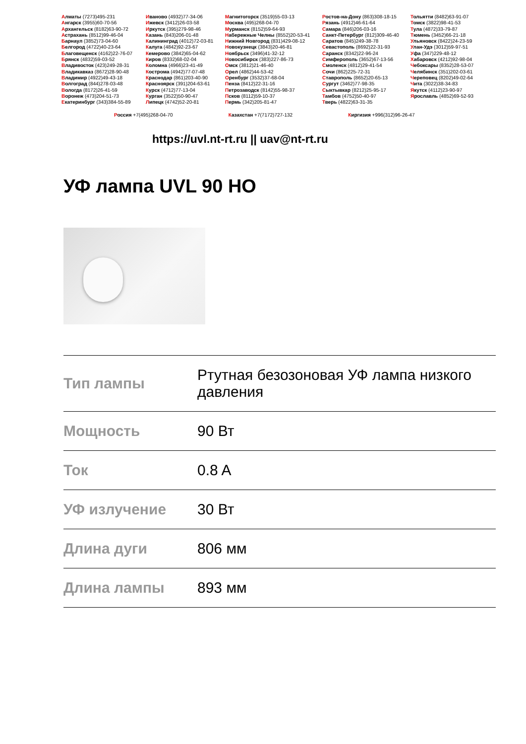Алматы (7273)495-231
Ангарск (3955)60-70-56
Архангельск (8182)63-90-72
Астрахань (8512)99-46-04
Барнаул (3852)73-04-60
Белгород (4722)40-23-64
Благовещенск (4162)22-76-07
Брянск (4832)59-03-52
Владивосток (423)249-28-31
Владикавказ (8672)28-90-48
Владимир (4922)49-43-18
Волгоград (844)278-03-48
Вологда (8172)26-41-59
Воронеж (473)204-51-73
Екатеринбург (343)384-55-89
Иваново (4932)77-34-06
Ижевск (3412)26-03-58
Иркутск (395)279-98-46
Казань (843)206-01-48
Калининград (4012)72-03-81
Калуга (4842)92-23-67
Кемерово (3842)65-04-62
Киров (8332)68-02-04
Коломна (4966)23-41-49
Кострома (4942)77-07-48
Краснодар (861)203-40-90
Красноярск (391)204-63-61
Курск (4712)77-13-04
Курган (3522)50-90-47
Липецк (4742)52-20-81
Магнитогорск (3519)55-03-13
Москва (495)268-04-70
Мурманск (8152)59-64-93
Набережные Челны (8552)20-53-41
Нижний Новгород (831)429-08-12
Новокузнецк (3843)20-46-81
Ноябрьск (3496)41-32-12
Новосибирск (383)227-86-73
Омск (3812)21-46-40
Орел (4862)44-53-42
Оренбург (3532)37-68-04
Пенза (8412)22-31-16
Петрозаводск (8142)55-98-37
Псков (8112)59-10-37
Пермь (342)205-81-47
Ростов-на-Дону (863)308-18-15
Рязань (4912)46-61-64
Самара (846)206-03-16
Санкт-Петербург (812)309-46-40
Саратов (845)249-38-78
Севастополь (8692)22-31-93
Саранск (8342)22-96-24
Симферополь (3652)67-13-56
Смоленск (4812)29-41-54
Сочи (862)225-72-31
Ставрополь (8652)20-65-13
Сургут (3462)77-98-35
Сыктывкар (8212)25-95-17
Тамбов (4752)50-40-97
Тверь (4822)63-31-35
Тольятти (8482)63-91-07
Томск (3822)98-41-53
Тула (4872)33-79-87
Тюмень (3452)66-21-18
Ульяновск (8422)24-23-59
Улан-Удэ (3012)59-97-51
Уфа (347)229-48-12
Хабаровск (4212)92-98-04
Чебоксары (8352)28-53-07
Челябинск (351)202-03-61
Череповец (8202)49-02-64
Чита (3022)38-34-83
Якутск (4112)23-90-97
Ярославль (4852)69-52-93
Россия +7(495)268-04-70 Казахстан +7(7172)727-132 Киргизия +996(312)96-26-47
https://uvl.nt-rt.ru || uav@nt-rt.ru
УФ лампа UVL 90 HO
| Тип лампы | Ртутная безозоновая УФ лампа низкого давления |
| Мощность | 90 Вт |
| Ток | 0.8 A |
| УФ излучение | 30 Вт |
| Длина дуги | 806 мм |
| Длина лампы | 893 мм |